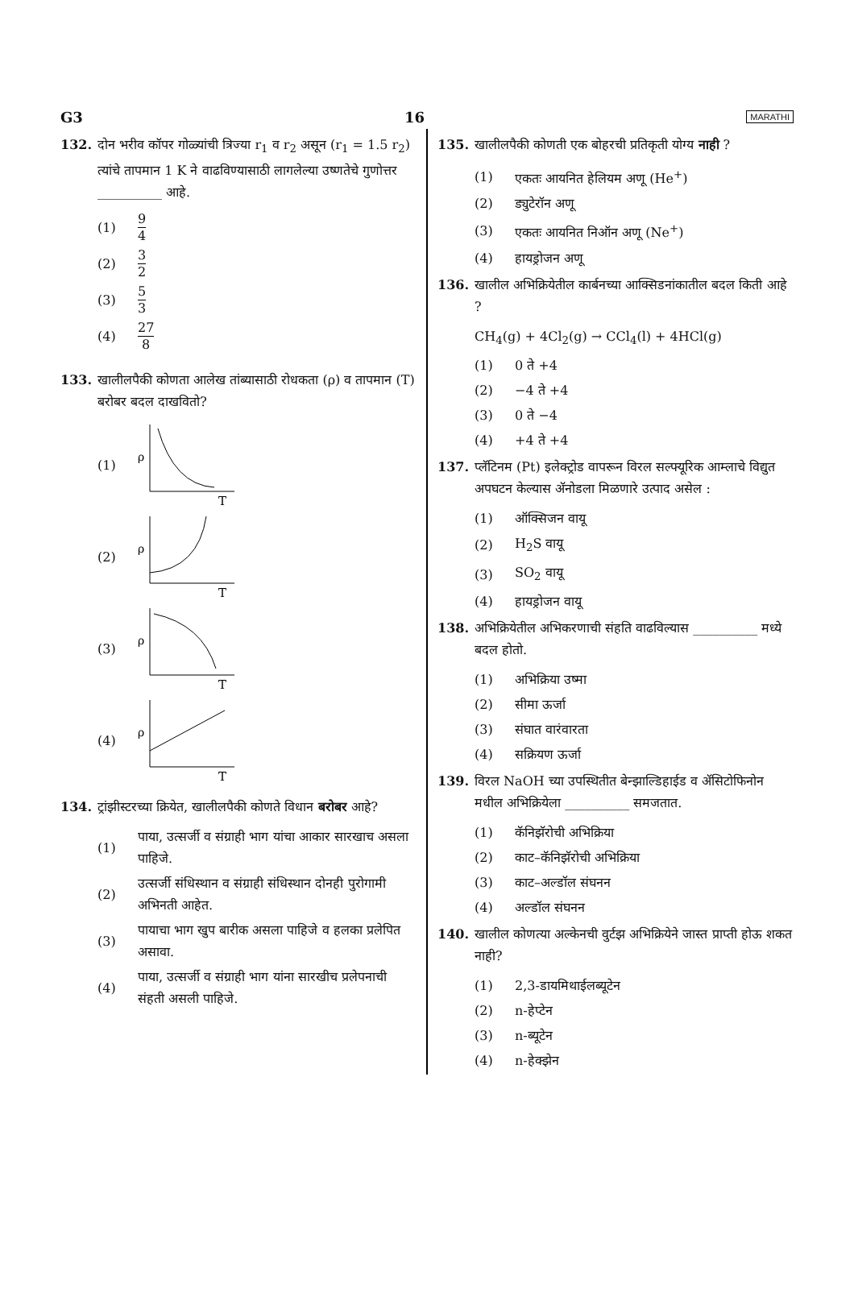G3 16 MARATHI
132. दोन भरीव कॉपर गोळ्यांची त्रिज्या r<sub>1</sub> व r<sub>2</sub> असून (r<sub>1</sub> = 1.5 r<sub>2</sub>) त्यांचे तापमान 1 K ने वाढविण्यासाठी लागलेल्या उष्णतेचे गुणोत्तर __________ आहे.
(1) 9 4
(2) 3 2
(3) 5 3
(4) 27 8
133. खालीलपैकी कोणता आलेख तांब्यासाठी रोधकता (ρ) व तापमान (T) बरोबर बदल दाखवितो?
(1)
ρ
T
(2)
ρ
T
(3)
ρ
T
(4)
ρ
T
134. ट्रांझीस्टरच्या क्रियेत, खालीलपैकी कोणते विधान बरोबर आहे?
(1) पाया, उत्सर्जी व संग्राही भाग यांचा आकार सारखाच असला पाहिजे.
(2) उत्सर्जी संधिस्थान व संग्राही संधिस्थान दोनही पुरोगामी अभिनती आहेत.
(3) पायाचा भाग खुप बारीक असला पाहिजे व हलका प्रलेपित असावा.
(4) पाया, उत्सर्जी व संग्राही भाग यांना सारखीच प्रलेपनाची संहती असली पाहिजे.
135. खालीलपैकी कोणती एक बोहरची प्रतिकृती योग्य नाही ?
(1) एकतः आयनित हेलियम अणू (He<sup>+</sup>)
(2) ड्युटेरॉन अणू
(3) एकतः आयनित निऑन अणू (Ne<sup>+</sup>)
(4) हायड्रोजन अणू
136. खालील अभिक्रियेतील कार्बनच्या आक्सिडनांकातील बदल किती आहे ?
CH<sub>4</sub>(g) + 4Cl<sub>2</sub>(g) → CCl<sub>4</sub>(l) + 4HCl(g)
(1) 0 ते +4
(2) −4 ते +4
(3) 0 ते −4
(4) +4 ते +4
137. प्लॅटिनम (Pt) इलेक्ट्रोड वापरून विरल सल्फ्यूरिक आम्लाचे विद्युत अपघटन केल्यास ॲनोडला मिळणारे उत्पाद असेल :
(1) ऑक्सिजन वायू
(2) H<sub>2</sub>S वायू
(3) SO<sub>2</sub> वायू
(4) हायड्रोजन वायू
138. अभिक्रियेतील अभिकरणाची संहति वाढविल्यास __________ मध्ये बदल होतो.
(1) अभिक्रिया उष्मा
(2) सीमा ऊर्जा
(3) संघात वारंवारता
(4) सक्रियण ऊर्जा
139. विरल NaOH च्या उपस्थितीत बेन्झाल्डिहाईड व ॲसिटोफिनोन मधील अभिक्रियेला __________ समजतात.
(1) कॅनिझॅरोची अभिक्रिया
(2) काट–कॅनिझॅरोची अभिक्रिया
(3) काट–अल्डॉल संघनन
(4) अल्डॉल संघनन
140. खालील कोणत्या अल्केनची वुर्टझ अभिक्रियेने जास्त प्राप्ती होऊ शकत नाही?
(1) 2,3-डायमिथाईलब्यूटेन
(2) n-हेप्टेन
(3) n-ब्यूटेन
(4) n-हेक्झेन